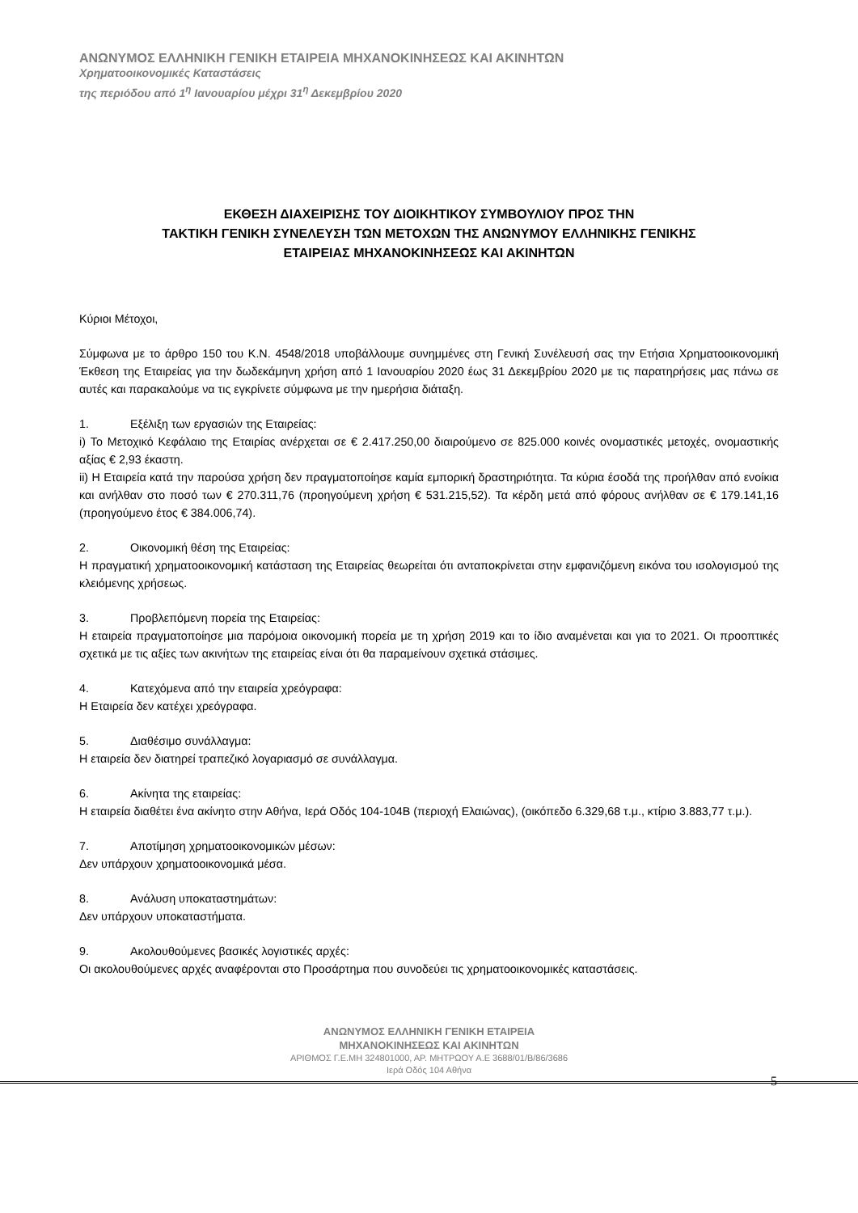ΑΝΩΝΥΜΟΣ ΕΛΛΗΝΙΚΗ ΓΕΝΙΚΗ ΕΤΑΙΡΕΙΑ ΜΗΧΑΝΟΚΙΝΗΣΕΩΣ ΚΑΙ ΑΚΙΝΗΤΩΝ
Χρηματοοικονομικές Καταστάσεις
της περιόδου από 1<sup>η</sup> Ιανουαρίου μέχρι 31<sup>η</sup> Δεκεμβρίου 2020
ΕΚΘΕΣΗ ΔΙΑΧΕΙΡΙΣΗΣ ΤΟΥ ΔΙΟΙΚΗΤΙΚΟΥ ΣΥΜΒΟΥΛΙΟΥ ΠΡΟΣ ΤΗΝ
ΤΑΚΤΙΚΗ ΓΕΝΙΚΗ ΣΥΝΕΛΕΥΣΗ ΤΩΝ ΜΕΤΟΧΩΝ ΤΗΣ ΑΝΩΝΥΜΟΥ ΕΛΛΗΝΙΚΗΣ ΓΕΝΙΚΗΣ
ΕΤΑΙΡΕΙΑΣ ΜΗΧΑΝΟΚΙΝΗΣΕΩΣ ΚΑΙ ΑΚΙΝΗΤΩΝ
Κύριοι Μέτοχοι,
Σύμφωνα με το άρθρο 150 του Κ.Ν. 4548/2018 υποβάλλουμε συνημμένες στη Γενική Συνέλευσή σας την Ετήσια Χρηματοοικονομική Έκθεση της Εταιρείας για την δωδεκάμηνη χρήση από 1 Ιανουαρίου 2020 έως 31 Δεκεμβρίου 2020 με τις παρατηρήσεις μας πάνω σε αυτές και παρακαλούμε να τις εγκρίνετε σύμφωνα με την ημερήσια διάταξη.
1. Εξέλιξη των εργασιών της Εταιρείας:
i) Το Μετοχικό Κεφάλαιο της Εταιρίας ανέρχεται σε € 2.417.250,00 διαιρούμενο σε 825.000 κοινές ονομαστικές μετοχές, ονομαστικής αξίας € 2,93 έκαστη.
ii) Η Εταιρεία κατά την παρούσα χρήση δεν πραγματοποίησε καμία εμπορική δραστηριότητα. Τα κύρια έσοδά της προήλθαν από ενοίκια και ανήλθαν στο ποσό των € 270.311,76 (προηγούμενη χρήση € 531.215,52). Τα κέρδη μετά από φόρους ανήλθαν σε € 179.141,16 (προηγούμενο έτος € 384.006,74).
2. Οικονομική θέση της Εταιρείας:
Η πραγματική χρηματοοικονομική κατάσταση της Εταιρείας θεωρείται ότι ανταποκρίνεται στην εμφανιζόμενη εικόνα του ισολογισμού της κλειόμενης χρήσεως.
3. Προβλεπόμενη πορεία της Εταιρείας:
Η εταιρεία πραγματοποίησε μια παρόμοια οικονομική πορεία με τη χρήση 2019 και το ίδιο αναμένεται και για το 2021. Οι προοπτικές σχετικά με τις αξίες των ακινήτων της εταιρείας είναι ότι θα παραμείνουν σχετικά στάσιμες.
4. Κατεχόμενα από την εταιρεία χρεόγραφα:
Η Εταιρεία δεν κατέχει χρεόγραφα.
5. Διαθέσιμο συνάλλαγμα:
Η εταιρεία δεν διατηρεί τραπεζικό λογαριασμό σε συνάλλαγμα.
6. Ακίνητα της εταιρείας:
Η εταιρεία διαθέτει ένα ακίνητο στην Αθήνα, Ιερά Οδός 104-104Β (περιοχή Ελαιώνας), (οικόπεδο 6.329,68 τ.μ., κτίριο 3.883,77 τ.μ.).
7. Αποτίμηση χρηματοοικονομικών μέσων:
Δεν υπάρχουν χρηματοοικονομικά μέσα.
8. Ανάλυση υποκαταστημάτων:
Δεν υπάρχουν υποκαταστήματα.
9. Ακολουθούμενες βασικές λογιστικές αρχές:
Οι ακολουθούμενες αρχές αναφέρονται στο Προσάρτημα που συνοδεύει τις χρηματοοικονομικές καταστάσεις.
ΑΝΩΝΥΜΟΣ ΕΛΛΗΝΙΚΗ ΓΕΝΙΚΗ ΕΤΑΙΡΕΙΑ
ΜΗΧΑΝΟΚΙΝΗΣΕΩΣ ΚΑΙ ΑΚΙΝΗΤΩΝ
ΑΡΙΘΜΟΣ Γ.Ε.ΜΗ 324801000, ΑΡ. ΜΗΤΡΩΟΥ Α.Ε 3688/01/Β/86/3686
Ιερά Οδός 104 Αθήνα
5